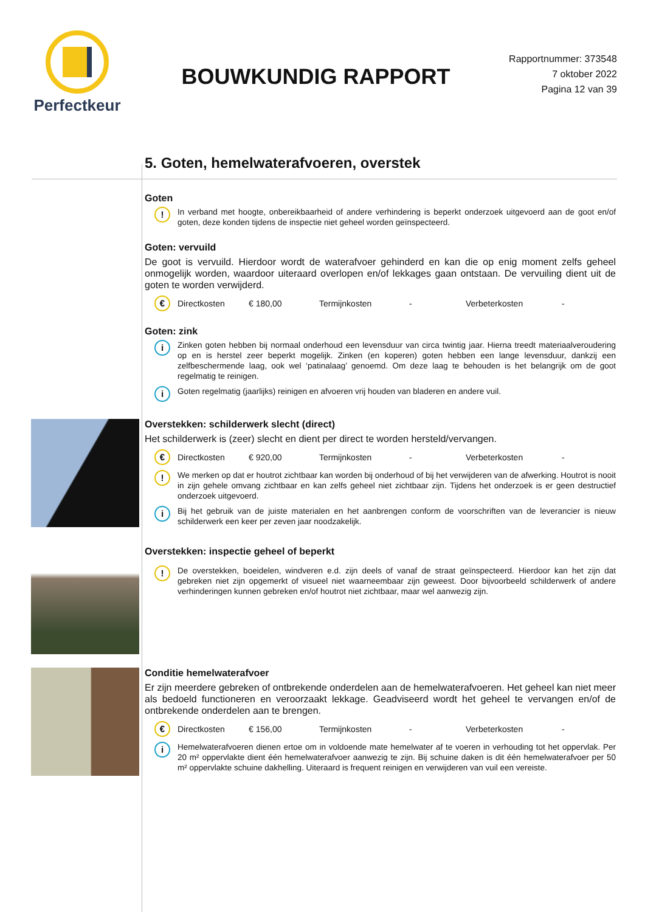Perfectkeur
BOUWKUNDIG RAPPORT
Rapportnummer: 373548
7 oktober 2022
Pagina 12 van 39
5. Goten, hemelwaterafvoeren, overstek
Goten
!
In verband met hoogte, onbereikbaarheid of andere verhindering is beperkt onderzoek uitgevoerd aan de goot en/of goten, deze konden tijdens de inspectie niet geheel worden geïnspecteerd.
Goten: vervuild
De goot is vervuild. Hierdoor wordt de waterafvoer gehinderd en kan die op enig moment zelfs geheel onmogelijk worden, waardoor uiteraard overlopen en/of lekkages gaan ontstaan. De vervuiling dient uit de goten te worden verwijderd.
€
Directkosten € 180,00 Termijnkosten - Verbeterkosten -
Goten: zink
i
Zinken goten hebben bij normaal onderhoud een levensduur van circa twintig jaar. Hierna treedt materiaalveroudering op en is herstel zeer beperkt mogelijk. Zinken (en koperen) goten hebben een lange levensduur, dankzij een zelfbeschermende laag, ook wel ‘patinalaag’ genoemd. Om deze laag te behouden is het belangrijk om de goot regelmatig te reinigen.
i
Goten regelmatig (jaarlijks) reinigen en afvoeren vrij houden van bladeren en andere vuil.
Overstekken: schilderwerk slecht (direct)
Het schilderwerk is (zeer) slecht en dient per direct te worden hersteld/vervangen.
€
Directkosten € 920,00 Termijnkosten - Verbeterkosten -
!
We merken op dat er houtrot zichtbaar kan worden bij onderhoud of bij het verwijderen van de afwerking. Houtrot is nooit in zijn gehele omvang zichtbaar en kan zelfs geheel niet zichtbaar zijn. Tijdens het onderzoek is er geen destructief onderzoek uitgevoerd.
i
Bij het gebruik van de juiste materialen en het aanbrengen conform de voorschriften van de leverancier is nieuw schilderwerk een keer per zeven jaar noodzakelijk.
Overstekken: inspectie geheel of beperkt
!
De overstekken, boeidelen, windveren e.d. zijn deels of vanaf de straat geïnspecteerd. Hierdoor kan het zijn dat gebreken niet zijn opgemerkt of visueel niet waarneembaar zijn geweest. Door bijvoorbeeld schilderwerk of andere verhinderingen kunnen gebreken en/of houtrot niet zichtbaar, maar wel aanwezig zijn.
Conditie hemelwaterafvoer
Er zijn meerdere gebreken of ontbrekende onderdelen aan de hemelwaterafvoeren. Het geheel kan niet meer als bedoeld functioneren en veroorzaakt lekkage. Geadviseerd wordt het geheel te vervangen en/of de ontbrekende onderdelen aan te brengen.
€
Directkosten € 156,00 Termijnkosten - Verbeterkosten -
i
Hemelwaterafvoeren dienen ertoe om in voldoende mate hemelwater af te voeren in verhouding tot het oppervlak. Per 20 m² oppervlakte dient één hemelwaterafvoer aanwezig te zijn. Bij schuine daken is dit één hemelwaterafvoer per 50 m² oppervlakte schuine dakhelling. Uiteraard is frequent reinigen en verwijderen van vuil een vereiste.